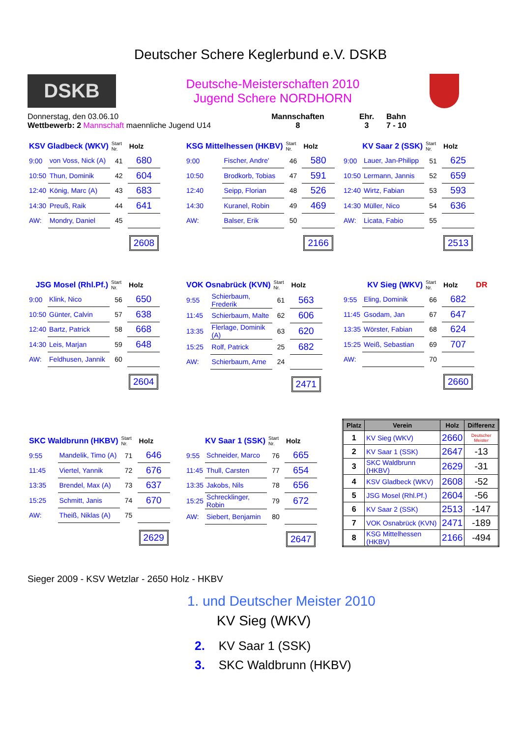Deutscher Schere Keglerbund e.V. DSKB
DSKB
Deutsche-Meisterschaften 2010
Jugend Schere NORDHORN
Donnerstag, den 03.06.10
Wettbewerb: 2 Mannschaft maennliche Jugend U14
Mannschaften
8
Ehr.
3
Bahn
7 - 10
| KSV Gladbeck (WKV) | | Start Nr. | Holz |
| 9:00 | von Voss, Nick (A) | 41 | 680 |
| 10:50 | Thun, Dominik | 42 | 604 |
| 12:40 | König, Marc (A) | 43 | 683 |
| 14:30 | Preuß, Raik | 44 | 641 |
| AW: | Mondry, Daniel | 45 | |
| | | | 2608 |
| KSG Mittelhessen (HKBV) | | Start Nr. | Holz |
| 9:00 | Fischer, Andre' | 46 | 580 |
| 10:50 | Brodkorb, Tobias | 47 | 591 |
| 12:40 | Seipp, Florian | 48 | 526 |
| 14:30 | Kuranel, Robin | 49 | 469 |
| AW: | Balser, Erik | 50 | |
| | | | 2166 |
| KV Saar 2 (SSK) | | Start Nr. | Holz |
| 9:00 | Lauer, Jan-Philipp | 51 | 625 |
| 10:50 | Lermann, Jannis | 52 | 659 |
| 12:40 | Wirtz, Fabian | 53 | 593 |
| 14:30 | Müller, Nico | 54 | 636 |
| AW: | Licata, Fabio | 55 | |
| | | | 2513 |
| JSG Mosel (Rhl.Pf.) | | Start Nr. | Holz |
| 9:00 | Klink, Nico | 56 | 650 |
| 10:50 | Günter, Calvin | 57 | 638 |
| 12:40 | Bartz, Patrick | 58 | 668 |
| 14:30 | Leis, Marjan | 59 | 648 |
| AW: | Feldhusen, Jannik | 60 | |
| | | | 2604 |
| VOK Osnabrück (KVN) | | Start Nr. | Holz |
| 9:55 | Schierbaum, Frederik | 61 | 563 |
| 11:45 | Schierbaum, Malte | 62 | 606 |
| 13:35 | Flerlage, Dominik (A) | 63 | 620 |
| 15:25 | Rolf, Patrick | 25 | 682 |
| AW: | Schierbaum, Arne | 24 | |
| | | | 2471 |
| KV Sieg (WKV) | | Start Nr. | Holz | DR |
| 9:55 | Eling, Dominik | 66 | 682 | |
| 11:45 | Gsodam, Jan | 67 | 647 | |
| 13:35 | Wörster, Fabian | 68 | 624 | |
| 15:25 | Weiß, Sebastian | 69 | 707 | |
| AW: | | 70 | | |
| | | | 2660 | |
| SKC Waldbrunn (HKBV) | | Start Nr. | Holz |
| 9:55 | Mandelik, Timo (A) | 71 | 646 |
| 11:45 | Viertel, Yannik | 72 | 676 |
| 13:35 | Brendel, Max (A) | 73 | 637 |
| 15:25 | Schmitt, Janis | 74 | 670 |
| AW: | Theiß, Niklas (A) | 75 | |
| | | | 2629 |
| KV Saar 1 (SSK) | | Start Nr. | Holz |
| 9:55 | Schneider, Marco | 76 | 665 |
| 11:45 | Thull, Carsten | 77 | 654 |
| 13:35 | Jakobs, Nils | 78 | 656 |
| 15:25 | Schrecklinger, Robin | 79 | 672 |
| AW: | Siebert, Benjamin | 80 | |
| | | | 2647 |
| Platz | Verein | Holz | Differenz |
| --- | --- | --- | --- |
| 1 | KV Sieg (WKV) | 2660 | Deutscher Meister |
| 2 | KV Saar 1 (SSK) | 2647 | -13 |
| 3 | SKC Waldbrunn (HKBV) | 2629 | -31 |
| 4 | KSV Gladbeck (WKV) | 2608 | -52 |
| 5 | JSG Mosel (Rhl.Pf.) | 2604 | -56 |
| 6 | KV Saar 2 (SSK) | 2513 | -147 |
| 7 | VOK Osnabrück (KVN) | 2471 | -189 |
| 8 | KSG Mittelhessen (HKBV) | 2166 | -494 |
Sieger 2009 - KSV Wetzlar - 2650 Holz - HKBV
1. und Deutscher Meister 2010
KV Sieg (WKV)
2. KV Saar 1 (SSK)
3. SKC Waldbrunn (HKBV)